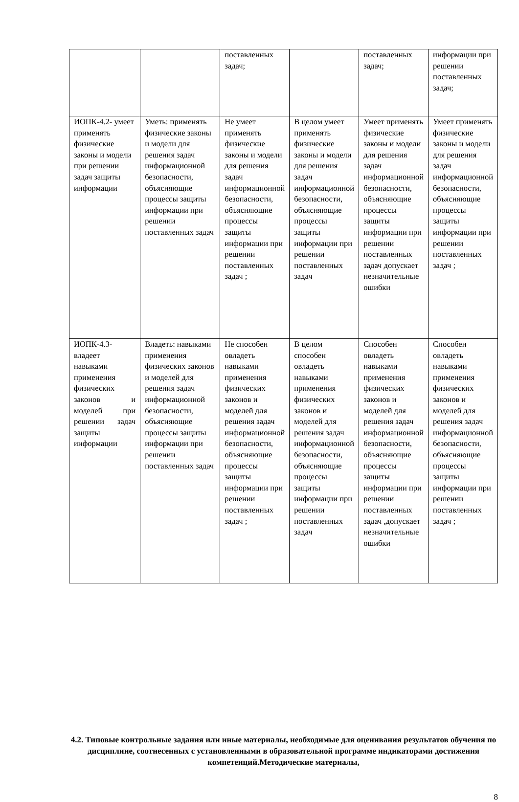| | | поставленных задач; | | поставленных задач; | информации при решении поставленных задач; |
| ИОПК-4.2- умеет применять физические законы и модели при решении задач защиты информации | Уметь: применять физические законы и модели для решения задач информационной безопасности, объясняющие процессы защиты информации при решении поставленных задач | Не умеет применять физические законы и модели для решения задач информационной безопасности, объясняющие процессы защиты информации при решении поставленных задач ; | В целом умеет применять физические законы и модели для решения задач информационной безопасности, объясняющие процессы защиты информации при решении поставленных задач | Умеет применять физические законы и модели для решения задач информационной безопасности, объясняющие процессы защиты информации при решении поставленных задач допускает незначительные ошибки | Умеет применять физические законы и модели для решения задач информационной безопасности, объясняющие процессы защиты информации при решении поставленных задач ; |
| ИОПК-4.3- владеет навыками применения физических законов и моделей при решении задач защиты информации | Владеть: навыками применения физических законов и моделей для решения задач информационной безопасности, объясняющие процессы защиты информации при решении поставленных задач | Не способен овладеть навыками применения физических законов и моделей для решения задач информационной безопасности, объясняющие процессы защиты информации при решении поставленных задач ; | В целом способен овладеть навыками применения физических законов и моделей для решения задач информационной безопасности, объясняющие процессы защиты информации при решении поставленных задач | Способен овладеть навыками применения физических законов и моделей для решения задач информационной безопасности, объясняющие процессы защиты информации при решении поставленных задач ,допускает незначительные ошибки | Способен овладеть навыками применения физических законов и моделей для решения задач информационной безопасности, объясняющие процессы защиты информации при решении поставленных задач ; |
4.2. Типовые контрольные задания или иные материалы, необходимые для оценивания результатов обучения по дисциплине, соотнесенных с установленными в образовательной программе индикаторами достижения компетенций.Методические материалы,
8